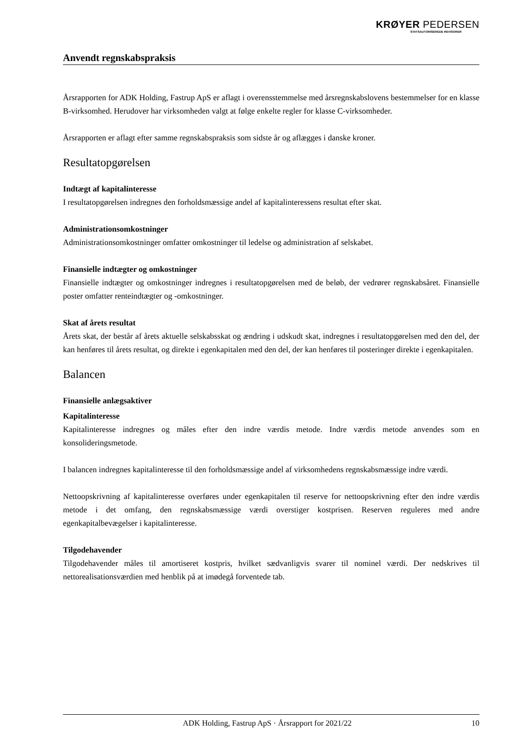KRØYER PEDERSEN
STATSAUTORISEREDE REVISORER
Anvendt regnskabspraksis
Årsrapporten for ADK Holding, Fastrup ApS er aflagt i overensstemmelse med årsregnskabslovens bestemmelser for en klasse B-virksomhed. Herudover har virksomheden valgt at følge enkelte regler for klasse C-virksomheder.
Årsrapporten er aflagt efter samme regnskabspraksis som sidste år og aflægges i danske kroner.
Resultatopgørelsen
Indtægt af kapitalinteresse
I resultatopgørelsen indregnes den forholdsmæssige andel af kapitalinteressens resultat efter skat.
Administrationsomkostninger
Administrationsomkostninger omfatter omkostninger til ledelse og administration af selskabet.
Finansielle indtægter og omkostninger
Finansielle indtægter og omkostninger indregnes i resultatopgørelsen med de beløb, der vedrører regnskabsåret. Finansielle poster omfatter renteindtægter og -omkostninger.
Skat af årets resultat
Årets skat, der består af årets aktuelle selskabsskat og ændring i udskudt skat, indregnes i resultatopgørelsen med den del, der kan henføres til årets resultat, og direkte i egenkapitalen med den del, der kan henføres til posteringer direkte i egenkapitalen.
Balancen
Finansielle anlægsaktiver
Kapitalinteresse
Kapitalinteresse indregnes og måles efter den indre værdis metode. Indre værdis metode anvendes som en konsolideringsmetode.
I balancen indregnes kapitalinteresse til den forholdsmæssige andel af virksomhedens regnskabsmæssige indre værdi.
Nettoopskrivning af kapitalinteresse overføres under egenkapitalen til reserve for nettoopskrivning efter den indre værdis metode i det omfang, den regnskabsmæssige værdi overstiger kostprisen. Reserven reguleres med andre egenkapitalbevægelser i kapitalinteresse.
Tilgodehavender
Tilgodehavender måles til amortiseret kostpris, hvilket sædvanligvis svarer til nominel værdi. Der nedskrives til nettorealisationsværdien med henblik på at imødegå forventede tab.
ADK Holding, Fastrup ApS · Årsrapport for 2021/22 10